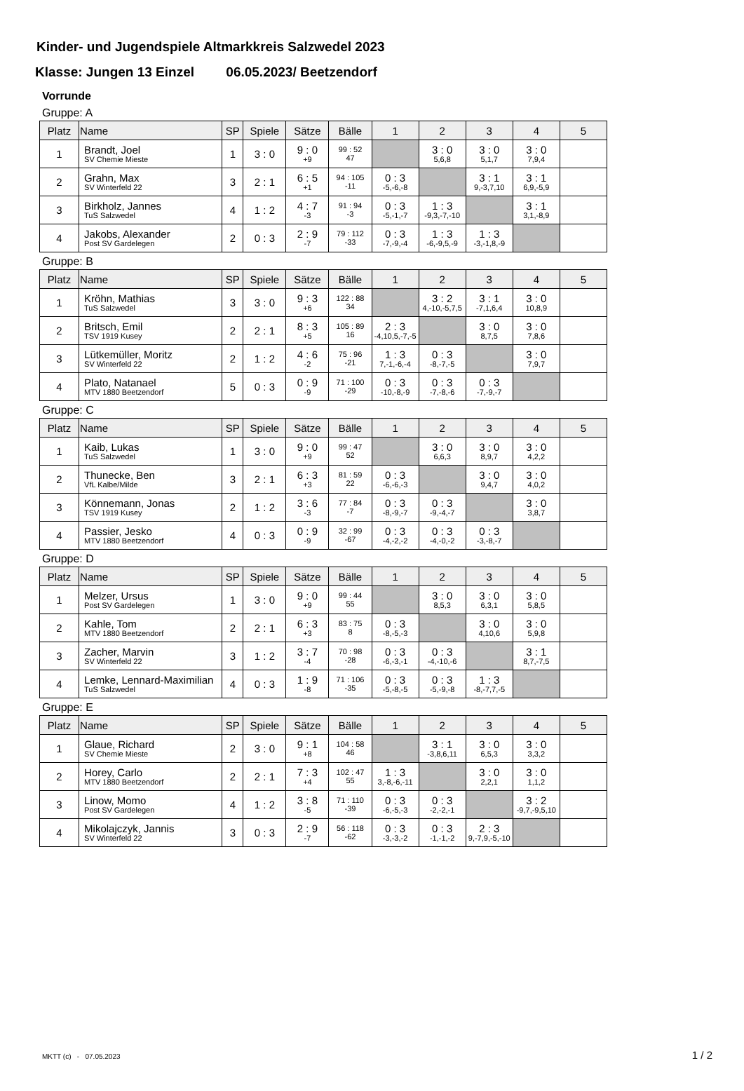Kinder- und Jugendspiele Altmarkkreis Salzwedel 2023
Klasse: Jungen 13 Einzel 06.05.2023/ Beetzendorf
Vorrunde
Gruppe: A
| Platz | Name | SP | Spiele | Sätze | Bälle | 1 | 2 | 3 | 4 | 5 |
| --- | --- | --- | --- | --- | --- | --- | --- | --- | --- | --- |
| 1 | Brandt, Joel SV Chemie Mieste | 1 | 3 : 0 | 9 : 0 +9 | 99 : 52 47 | | 3 : 0 5,6,8 | 3 : 0 5,1,7 | 3 : 0 7,9,4 | |
| 2 | Grahn, Max SV Winterfeld 22 | 3 | 2 : 1 | 6 : 5 +1 | 94 : 105 -11 | 0 : 3 -5,-6,-8 | | 3 : 1 9,-3,7,10 | 3 : 1 6,9,-5,9 | |
| 3 | Birkholz, Jannes TuS Salzwedel | 4 | 1 : 2 | 4 : 7 -3 | 91 : 94 -3 | 0 : 3 -5,-1,-7 | 1 : 3 -9,3,-7,-10 | | 3 : 1 3,1,-8,9 | |
| 4 | Jakobs, Alexander Post SV Gardelegen | 2 | 0 : 3 | 2 : 9 -7 | 79 : 112 -33 | 0 : 3 -7,-9,-4 | 1 : 3 -6,-9,5,-9 | 1 : 3 -3,-1,8,-9 | | |
Gruppe: B
| Platz | Name | SP | Spiele | Sätze | Bälle | 1 | 2 | 3 | 4 | 5 |
| --- | --- | --- | --- | --- | --- | --- | --- | --- | --- | --- |
| 1 | Kröhn, Mathias TuS Salzwedel | 3 | 3 : 0 | 9 : 3 +6 | 122 : 88 34 | | 3 : 2 4,-10,-5,7,5 | 3 : 1 -7,1,6,4 | 3 : 0 10,8,9 | |
| 2 | Britsch, Emil TSV 1919 Kusey | 2 | 2 : 1 | 8 : 3 +5 | 105 : 89 16 | 2 : 3 -4,10,5,-7,-5 | | 3 : 0 8,7,5 | 3 : 0 7,8,6 | |
| 3 | Lütkemüller, Moritz SV Winterfeld 22 | 2 | 1 : 2 | 4 : 6 -2 | 75 : 96 -21 | 1 : 3 7,-1,-6,-4 | 0 : 3 -8,-7,-5 | | 3 : 0 7,9,7 | |
| 4 | Plato, Natanael MTV 1880 Beetzendorf | 5 | 0 : 3 | 0 : 9 -9 | 71 : 100 -29 | 0 : 3 -10,-8,-9 | 0 : 3 -7,-8,-6 | 0 : 3 -7,-9,-7 | | |
Gruppe: C
| Platz | Name | SP | Spiele | Sätze | Bälle | 1 | 2 | 3 | 4 | 5 |
| --- | --- | --- | --- | --- | --- | --- | --- | --- | --- | --- |
| 1 | Kaib, Lukas TuS Salzwedel | 1 | 3 : 0 | 9 : 0 +9 | 99 : 47 52 | | 3 : 0 6,6,3 | 3 : 0 8,9,7 | 3 : 0 4,2,2 | |
| 2 | Thunecke, Ben VfL Kalbe/Milde | 3 | 2 : 1 | 6 : 3 +3 | 81 : 59 22 | 0 : 3 -6,-6,-3 | | 3 : 0 9,4,7 | 3 : 0 4,0,2 | |
| 3 | Könnemann, Jonas TSV 1919 Kusey | 2 | 1 : 2 | 3 : 6 -3 | 77 : 84 -7 | 0 : 3 -8,-9,-7 | 0 : 3 -9,-4,-7 | | 3 : 0 3,8,7 | |
| 4 | Passier, Jesko MTV 1880 Beetzendorf | 4 | 0 : 3 | 0 : 9 -9 | 32 : 99 -67 | 0 : 3 -4,-2,-2 | 0 : 3 -4,-0,-2 | 0 : 3 -3,-8,-7 | | |
Gruppe: D
| Platz | Name | SP | Spiele | Sätze | Bälle | 1 | 2 | 3 | 4 | 5 |
| --- | --- | --- | --- | --- | --- | --- | --- | --- | --- | --- |
| 1 | Melzer, Ursus Post SV Gardelegen | 1 | 3 : 0 | 9 : 0 +9 | 99 : 44 55 | | 3 : 0 8,5,3 | 3 : 0 6,3,1 | 3 : 0 5,8,5 | |
| 2 | Kahle, Tom MTV 1880 Beetzendorf | 2 | 2 : 1 | 6 : 3 +3 | 83 : 75 8 | 0 : 3 -8,-5,-3 | | 3 : 0 4,10,6 | 3 : 0 5,9,8 | |
| 3 | Zacher, Marvin SV Winterfeld 22 | 3 | 1 : 2 | 3 : 7 -4 | 70 : 98 -28 | 0 : 3 -6,-3,-1 | 0 : 3 -4,-10,-6 | | 3 : 1 8,7,-7,5 | |
| 4 | Lemke, Lennard-Maximilian TuS Salzwedel | 4 | 0 : 3 | 1 : 9 -8 | 71 : 106 -35 | 0 : 3 -5,-8,-5 | 0 : 3 -5,-9,-8 | 1 : 3 -8,-7,7,-5 | | |
Gruppe: E
| Platz | Name | SP | Spiele | Sätze | Bälle | 1 | 2 | 3 | 4 | 5 |
| --- | --- | --- | --- | --- | --- | --- | --- | --- | --- | --- |
| 1 | Glaue, Richard SV Chemie Mieste | 2 | 3 : 0 | 9 : 1 +8 | 104 : 58 46 | | 3 : 1 -3,8,6,11 | 3 : 0 6,5,3 | 3 : 0 3,3,2 | |
| 2 | Horey, Carlo MTV 1880 Beetzendorf | 2 | 2 : 1 | 7 : 3 +4 | 102 : 47 55 | 1 : 3 3,-8,-6,-11 | | 3 : 0 2,2,1 | 3 : 0 1,1,2 | |
| 3 | Linow, Momo Post SV Gardelegen | 4 | 1 : 2 | 3 : 8 -5 | 71 : 110 -39 | 0 : 3 -6,-5,-3 | 0 : 3 -2,-2,-1 | | 3 : 2 -9,7,-9,5,10 | |
| 4 | Mikolajczyk, Jannis SV Winterfeld 22 | 3 | 0 : 3 | 2 : 9 -7 | 56 : 118 -62 | 0 : 3 -3,-3,-2 | 0 : 3 -1,-1,-2 | 2 : 3 9,-7,9,-5,-10 | | |
MKTT (c) - 07.05.2023 1 / 2